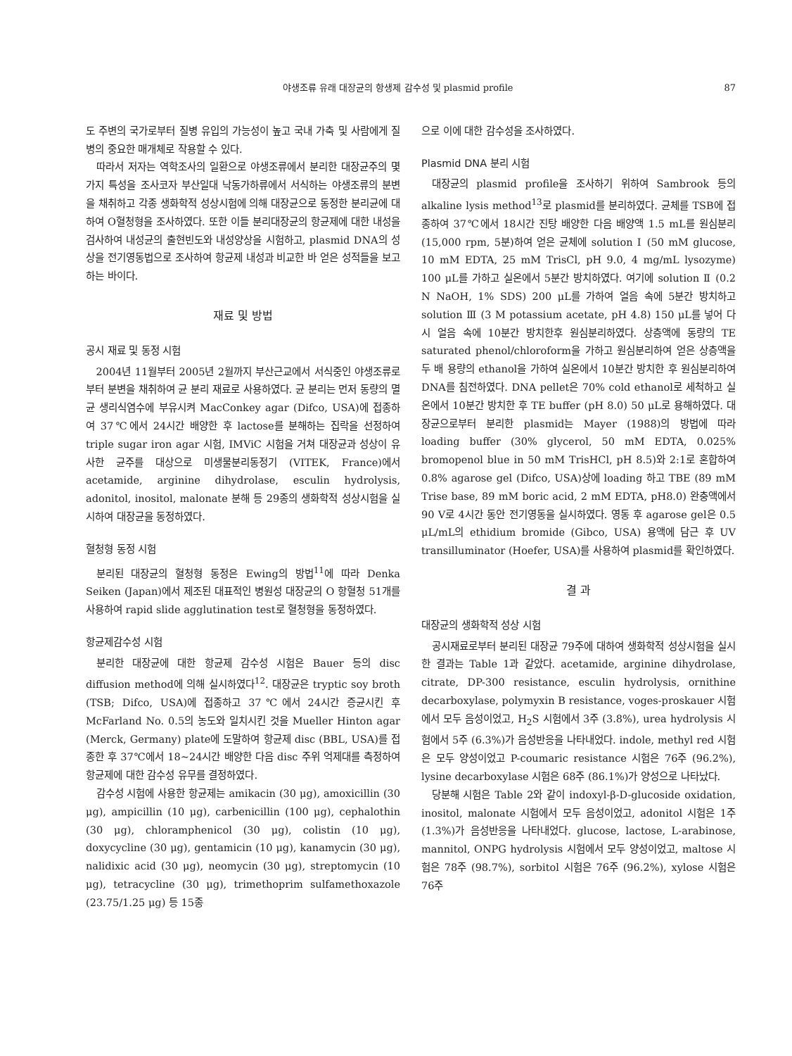야생조류 유래 대장균의 항생제 감수성 및 plasmid profile 87
도 주변의 국가로부터 질병 유입의 가능성이 높고 국내 가축 및 사람에게 질병의 중요한 매개체로 작용할 수 있다.
따라서 저자는 역학조사의 일환으로 야생조류에서 분리한 대장균주의 몇가지 특성을 조사코자 부산일대 낙동가하류에서 서식하는 야생조류의 분변을 채취하고 각종 생화학적 성상시험에 의해 대장균으로 동정한 분리균에 대하여 O혈청형을 조사하였다. 또한 이들 분리대장균의 항균제에 대한 내성을 검사하여 내성균의 출현빈도와 내성양상을 시험하고, plasmid DNA의 성상을 전기영동법으로 조사하여 항균제 내성과 비교한 바 얻은 성적들을 보고하는 바이다.
재료 및 방법
공시 재료 및 동정 시험
2004년 11월부터 2005년 2월까지 부산근교에서 서식중인 야생조류로부터 분변을 채취하여 균 분리 재료로 사용하였다. 균 분리는 먼저 동량의 멸균 생리식염수에 부유시켜 MacConkey agar (Difco, USA)에 접종하여 37℃에서 24시간 배양한 후 lactose를 분해하는 집락을 선정하여 triple sugar iron agar 시험, IMViC 시험을 거쳐 대장균과 성상이 유사한 균주를 대상으로 미생물분리동정기 (VITEK, France)에서 acetamide, arginine dihydrolase, esculin hydrolysis, adonitol, inositol, malonate 분해 등 29종의 생화학적 성상시험을 실시하여 대장균을 동정하였다.
혈청형 동정 시험
분리된 대장균의 혈청형 동정은 Ewing의 방법<sup>11</sup>에 따라 Denka Seiken (Japan)에서 제조된 대표적인 병원성 대장균의 O 항혈청 51개를 사용하여 rapid slide agglutination test로 혈청형을 동정하였다.
항균제감수성 시험
분리한 대장균에 대한 항균제 감수성 시험은 Bauer 등의 disc diffusion method에 의해 실시하였다<sup>12</sup>. 대장균은 tryptic soy broth (TSB; Difco, USA)에 접종하고 37℃에서 24시간 증균시킨 후 McFarland No. 0.5의 농도와 일치시킨 것을 Mueller Hinton agar (Merck, Germany) plate에 도말하여 항균제 disc (BBL, USA)를 접종한 후 37℃에서 18~24시간 배양한 다음 disc 주위 억제대를 측정하여 항균제에 대한 감수성 유무를 결정하였다.
감수성 시험에 사용한 항균제는 amikacin (30 μg), amoxicillin (30 μg), ampicillin (10 μg), carbenicillin (100 μg), cephalothin (30 μg), chloramphenicol (30 μg), colistin (10 μg), doxycycline (30 μg), gentamicin (10 μg), kanamycin (30 μg), nalidixic acid (30 μg), neomycin (30 μg), streptomycin (10 μg), tetracycline (30 μg), trimethoprim sulfamethoxazole (23.75/1.25 μg) 등 15종
으로 이에 대한 감수성을 조사하였다.
Plasmid DNA 분리 시험
대장균의 plasmid profile을 조사하기 위하여 Sambrook 등의 alkaline lysis method<sup>13</sup>로 plasmid를 분리하였다. 균체를 TSB에 접종하여 37℃에서 18시간 진탕 배양한 다음 배양액 1.5 mL를 원심분리 (15,000 rpm, 5분)하여 얻은 균체에 solution Ⅰ (50 mM glucose, 10 mM EDTA, 25 mM TrisCl, pH 9.0, 4 mg/mL lysozyme) 100 μL를 가하고 실온에서 5분간 방치하였다. 여기에 solution Ⅱ (0.2 N NaOH, 1% SDS) 200 μL를 가하여 얼음 속에 5분간 방치하고 solution Ⅲ (3 M potassium acetate, pH 4.8) 150 μL를 넣어 다시 얼음 속에 10분간 방치한후 원심분리하였다. 상층액에 동량의 TE saturated phenol/chloroform을 가하고 원심분리하여 얻은 상층액을 두 배 용량의 ethanol을 가하여 실온에서 10분간 방치한 후 원심분리하여 DNA를 침전하였다. DNA pellet은 70% cold ethanol로 세척하고 실온에서 10분간 방치한 후 TE buffer (pH 8.0) 50 μL로 용해하였다. 대장균으로부터 분리한 plasmid는 Mayer (1988)의 방법에 따라 loading buffer (30% glycerol, 50 mM EDTA, 0.025% bromopenol blue in 50 mM TrisHCl, pH 8.5)와 2:1로 혼합하여 0.8% agarose gel (Difco, USA)상에 loading 하고 TBE (89 mM Trise base, 89 mM boric acid, 2 mM EDTA, pH8.0) 완충액에서 90 V로 4시간 동안 전기영동을 실시하였다. 영동 후 agarose gel은 0.5 μL/mL의 ethidium bromide (Gibco, USA) 용액에 담근 후 UV transilluminator (Hoefer, USA)를 사용하여 plasmid를 확인하였다.
결 과
대장균의 생화학적 성상 시험
공시재료로부터 분리된 대장균 79주에 대하여 생화학적 성상시험을 실시한 결과는 Table 1과 같았다. acetamide, arginine dihydrolase, citrate, DP-300 resistance, esculin hydrolysis, ornithine decarboxylase, polymyxin B resistance, voges-proskauer 시험에서 모두 음성이었고, H<sub>2</sub>S 시험에서 3주 (3.8%), urea hydrolysis 시험에서 5주 (6.3%)가 음성반응을 나타내었다. indole, methyl red 시험은 모두 양성이었고 P-coumaric resistance 시험은 76주 (96.2%), lysine decarboxylase 시험은 68주 (86.1%)가 양성으로 나타났다.
당분해 시험은 Table 2와 같이 indoxyl-β-D-glucoside oxidation, inositol, malonate 시험에서 모두 음성이었고, adonitol 시험은 1주 (1.3%)가 음성반응을 나타내었다. glucose, lactose, L-arabinose, mannitol, ONPG hydrolysis 시험에서 모두 양성이었고, maltose 시험은 78주 (98.7%), sorbitol 시험은 76주 (96.2%), xylose 시험은 76주